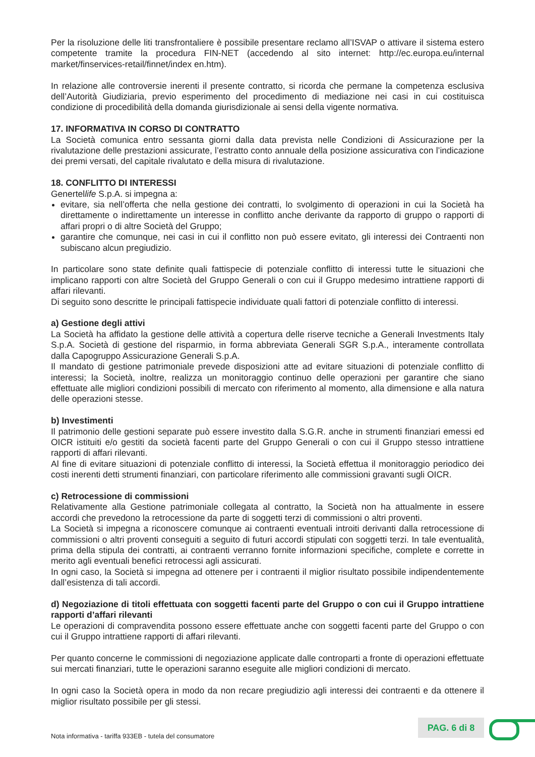Per la risoluzione delle liti transfrontaliere è possibile presentare reclamo all’ISVAP o attivare il sistema estero competente tramite la procedura FIN-NET (accedendo al sito internet: http://ec.europa.eu/internal market/finservices-retail/finnet/index en.htm).
In relazione alle controversie inerenti il presente contratto, si ricorda che permane la competenza esclusiva dell’Autorità Giudiziaria, previo esperimento del procedimento di mediazione nei casi in cui costituisca condizione di procedibilità della domanda giurisdizionale ai sensi della vigente normativa.
17. INFORMATIVA IN CORSO DI CONTRATTO
La Società comunica entro sessanta giorni dalla data prevista nelle Condizioni di Assicurazione per la rivalutazione delle prestazioni assicurate, l’estratto conto annuale della posizione assicurativa con l’indicazione dei premi versati, del capitale rivalutato e della misura di rivalutazione.
18. CONFLITTO DI INTERESSI
Genertellife S.p.A. si impegna a:
evitare, sia nell’offerta che nella gestione dei contratti, lo svolgimento di operazioni in cui la Società ha direttamente o indirettamente un interesse in conflitto anche derivante da rapporto di gruppo o rapporti di affari propri o di altre Società del Gruppo;
garantire che comunque, nei casi in cui il conflitto non può essere evitato, gli interessi dei Contraenti non subiscano alcun pregiudizio.
In particolare sono state definite quali fattispecie di potenziale conflitto di interessi tutte le situazioni che implicano rapporti con altre Società del Gruppo Generali o con cui il Gruppo medesimo intrattiene rapporti di affari rilevanti.
Di seguito sono descritte le principali fattispecie individuate quali fattori di potenziale conflitto di interessi.
a) Gestione degli attivi
La Società ha affidato la gestione delle attività a copertura delle riserve tecniche a Generali Investments Italy S.p.A. Società di gestione del risparmio, in forma abbreviata Generali SGR S.p.A., interamente controllata dalla Capogruppo Assicurazione Generali S.p.A.
Il mandato di gestione patrimoniale prevede disposizioni atte ad evitare situazioni di potenziale conflitto di interessi; la Società, inoltre, realizza un monitoraggio continuo delle operazioni per garantire che siano effettuate alle migliori condizioni possibili di mercato con riferimento al momento, alla dimensione e alla natura delle operazioni stesse.
b) Investimenti
Il patrimonio delle gestioni separate può essere investito dalla S.G.R. anche in strumenti finanziari emessi ed OICR istituiti e/o gestiti da società facenti parte del Gruppo Generali o con cui il Gruppo stesso intrattiene rapporti di affari rilevanti.
Al fine di evitare situazioni di potenziale conflitto di interessi, la Società effettua il monitoraggio periodico dei costi inerenti detti strumenti finanziari, con particolare riferimento alle commissioni gravanti sugli OICR.
c) Retrocessione di commissioni
Relativamente alla Gestione patrimoniale collegata al contratto, la Società non ha attualmente in essere accordi che prevedono la retrocessione da parte di soggetti terzi di commissioni o altri proventi.
La Società si impegna a riconoscere comunque ai contraenti eventuali introiti derivanti dalla retrocessione di commissioni o altri proventi conseguiti a seguito di futuri accordi stipulati con soggetti terzi. In tale eventualità, prima della stipula dei contratti, ai contraenti verranno fornite informazioni specifiche, complete e corrette in merito agli eventuali benefici retrocessi agli assicurati.
In ogni caso, la Società si impegna ad ottenere per i contraenti il miglior risultato possibile indipendentemente dall’esistenza di tali accordi.
d) Negoziazione di titoli effettuata con soggetti facenti parte del Gruppo o con cui il Gruppo intrattiene rapporti d’affari rilevanti
Le operazioni di compravendita possono essere effettuate anche con soggetti facenti parte del Gruppo o con cui il Gruppo intrattiene rapporti di affari rilevanti.
Per quanto concerne le commissioni di negoziazione applicate dalle controparti a fronte di operazioni effettuate sui mercati finanziari, tutte le operazioni saranno eseguite alle migliori condizioni di mercato.
In ogni caso la Società opera in modo da non recare pregiudizio agli interessi dei contraenti e da ottenere il miglior risultato possibile per gli stessi.
Nota informativa - tariffa 933EB - tutela del consumatore
PAG. 6 di 8